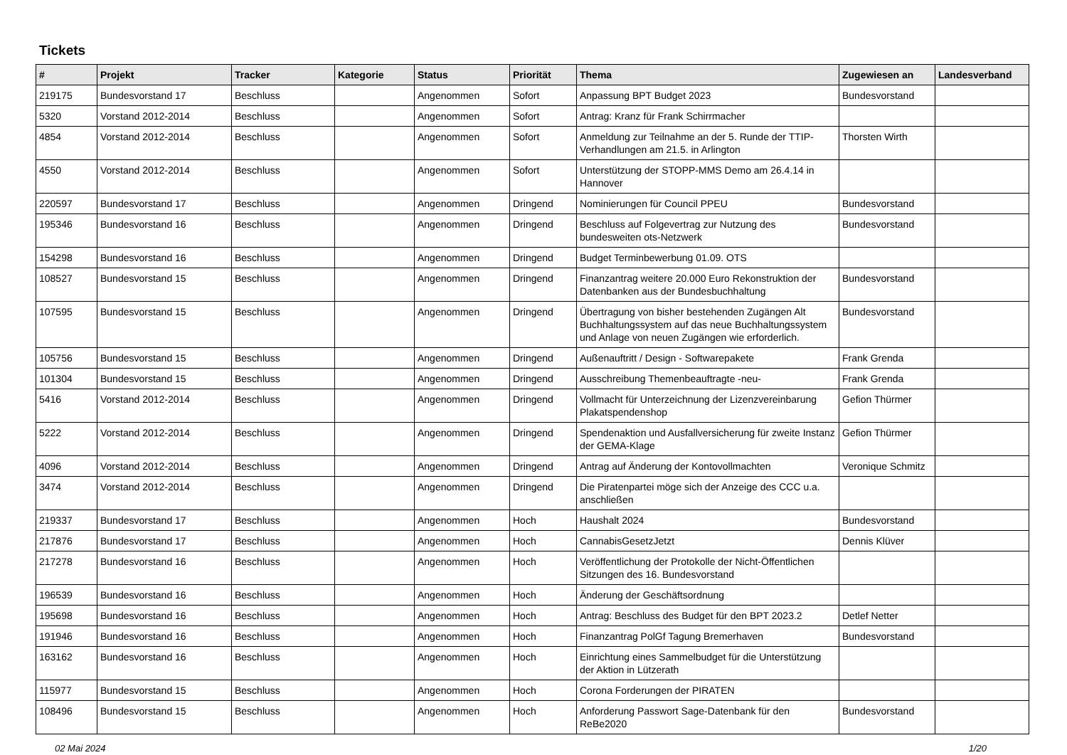Tickets
| # | Projekt | Tracker | Kategorie | Status | Priorität | Thema | Zugewiesen an | Landesverband |
| --- | --- | --- | --- | --- | --- | --- | --- | --- |
| 219175 | Bundesvorstand 17 | Beschluss | | Angenommen | Sofort | Anpassung BPT Budget 2023 | Bundesvorstand | |
| 5320 | Vorstand 2012-2014 | Beschluss | | Angenommen | Sofort | Antrag: Kranz für Frank Schirrmacher | | |
| 4854 | Vorstand 2012-2014 | Beschluss | | Angenommen | Sofort | Anmeldung zur Teilnahme an der 5. Runde der TTIP-Verhandlungen am 21.5. in Arlington | Thorsten Wirth | |
| 4550 | Vorstand 2012-2014 | Beschluss | | Angenommen | Sofort | Unterstützung der STOPP-MMS Demo am 26.4.14 in Hannover | | |
| 220597 | Bundesvorstand 17 | Beschluss | | Angenommen | Dringend | Nominierungen für Council PPEU | Bundesvorstand | |
| 195346 | Bundesvorstand 16 | Beschluss | | Angenommen | Dringend | Beschluss auf Folgevertrag zur Nutzung des bundesweiten ots-Netzwerk | Bundesvorstand | |
| 154298 | Bundesvorstand 16 | Beschluss | | Angenommen | Dringend | Budget Terminbewerbung 01.09. OTS | | |
| 108527 | Bundesvorstand 15 | Beschluss | | Angenommen | Dringend | Finanzantrag weitere 20.000 Euro Rekonstruktion der Datenbanken aus der Bundesbuchhaltung | Bundesvorstand | |
| 107595 | Bundesvorstand 15 | Beschluss | | Angenommen | Dringend | Übertragung von bisher bestehenden Zugängen Alt Buchhaltungssystem auf das neue Buchhaltungssystem und Anlage von neuen Zugängen wie erforderlich. | Bundesvorstand | |
| 105756 | Bundesvorstand 15 | Beschluss | | Angenommen | Dringend | Außenauftritt / Design - Softwarepakete | Frank Grenda | |
| 101304 | Bundesvorstand 15 | Beschluss | | Angenommen | Dringend | Ausschreibung Themenbeauftragte -neu- | Frank Grenda | |
| 5416 | Vorstand 2012-2014 | Beschluss | | Angenommen | Dringend | Vollmacht für Unterzeichnung der Lizenzvereinbarung Plakatspendenshop | Gefion Thürmer | |
| 5222 | Vorstand 2012-2014 | Beschluss | | Angenommen | Dringend | Spendenaktion und Ausfallversicherung für zweite Instanz der GEMA-Klage | Gefion Thürmer | |
| 4096 | Vorstand 2012-2014 | Beschluss | | Angenommen | Dringend | Antrag auf Änderung der Kontovollmachten | Veronique Schmitz | |
| 3474 | Vorstand 2012-2014 | Beschluss | | Angenommen | Dringend | Die Piratenpartei möge sich der Anzeige des CCC u.a. anschließen | | |
| 219337 | Bundesvorstand 17 | Beschluss | | Angenommen | Hoch | Haushalt 2024 | Bundesvorstand | |
| 217876 | Bundesvorstand 17 | Beschluss | | Angenommen | Hoch | CannabisGesetzJetzt | Dennis Klüver | |
| 217278 | Bundesvorstand 16 | Beschluss | | Angenommen | Hoch | Veröffentlichung der Protokolle der Nicht-Öffentlichen Sitzungen des 16. Bundesvorstand | | |
| 196539 | Bundesvorstand 16 | Beschluss | | Angenommen | Hoch | Änderung der Geschäftsordnung | | |
| 195698 | Bundesvorstand 16 | Beschluss | | Angenommen | Hoch | Antrag: Beschluss des Budget für den BPT 2023.2 | Detlef Netter | |
| 191946 | Bundesvorstand 16 | Beschluss | | Angenommen | Hoch | Finanzantrag PolGf Tagung Bremerhaven | Bundesvorstand | |
| 163162 | Bundesvorstand 16 | Beschluss | | Angenommen | Hoch | Einrichtung eines Sammelbudget für die Unterstützung der Aktion in Lützerath | | |
| 115977 | Bundesvorstand 15 | Beschluss | | Angenommen | Hoch | Corona Forderungen der PIRATEN | | |
| 108496 | Bundesvorstand 15 | Beschluss | | Angenommen | Hoch | Anforderung Passwort Sage-Datenbank für den ReBe2020 | Bundesvorstand | |
02 Mai 2024 1/20